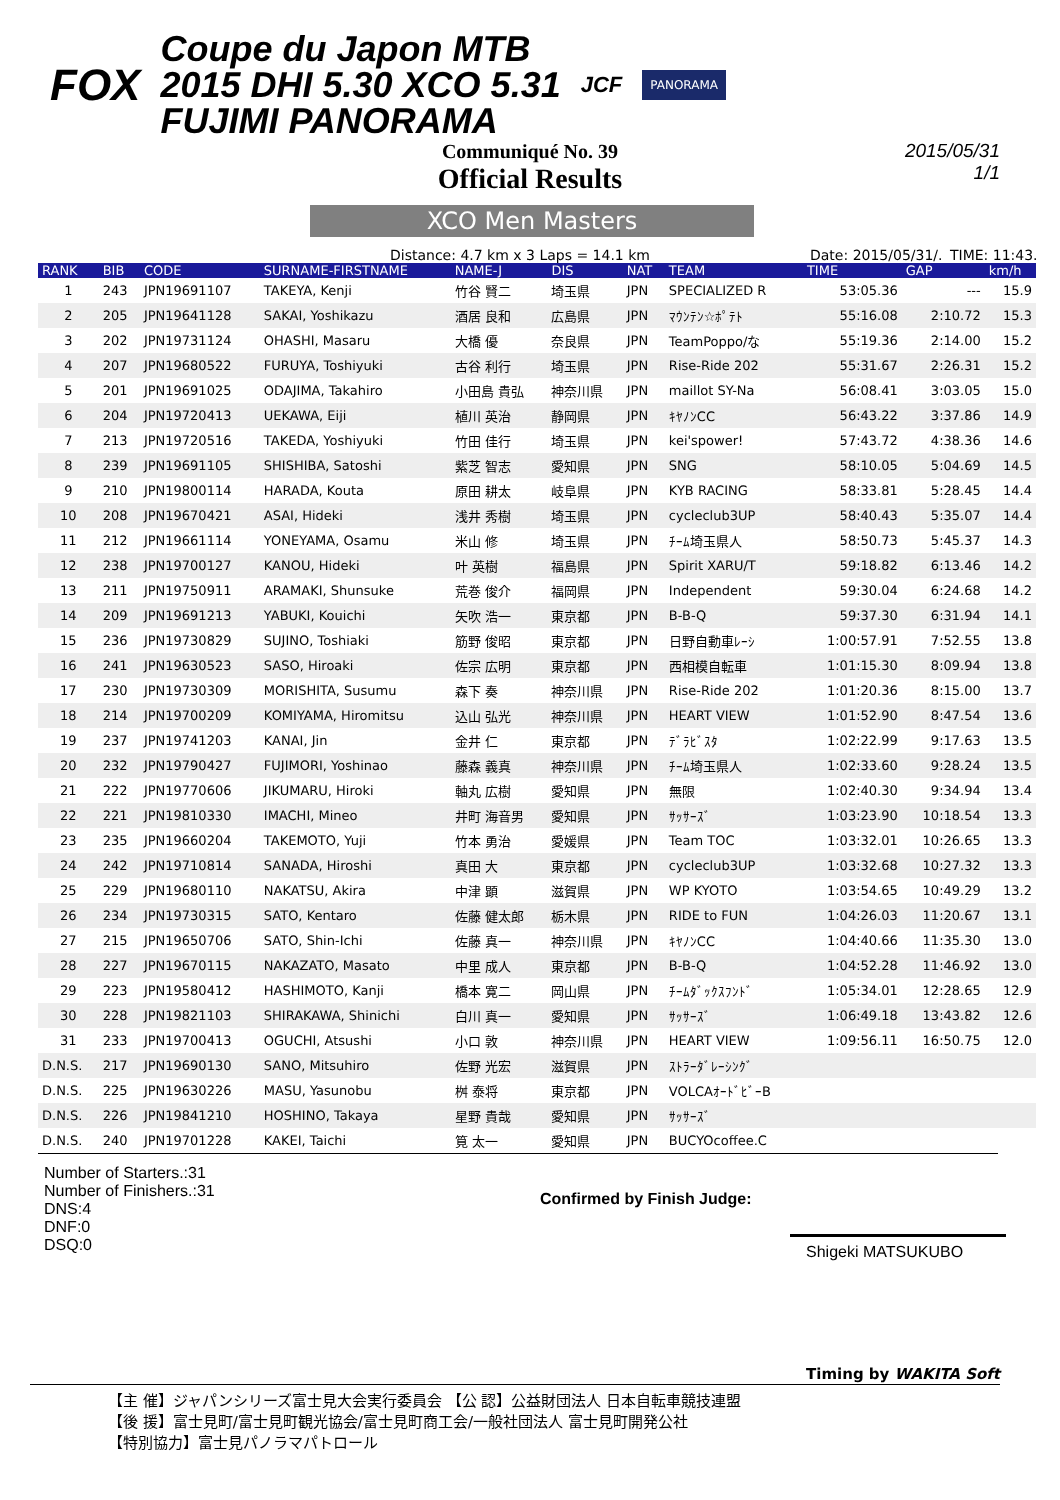FOX
Coupe du Japon MTB
2015 DHI 5.30 XCO 5.31
FUJIMI PANORAMA
JCF
PANORAMA
Communiqué No. 39
Official Results
2015/05/31
1/1
XCO Men Masters
Distance: 4.7 km x 3 Laps = 14.1 km Date: 2015/05/31/. TIME: 11:43.
| RANK | BIB | CODE | SURNAME-FIRSTNAME | NAME-J | DIS | NAT | TEAM | TIME | GAP | km/h |
| --- | --- | --- | --- | --- | --- | --- | --- | --- | --- | --- |
| 1 | 243 | JPN19691107 | TAKEYA, Kenji | 竹谷 賢二 | 埼玉県 | JPN | SPECIALIZED R | 53:05.36 | --- | 15.9 |
| 2 | 205 | JPN19641128 | SAKAI, Yoshikazu | 酒居 良和 | 広島県 | JPN | ﾏｳﾝﾃﾝ☆ﾎﾟﾃﾄ | 55:16.08 | 2:10.72 | 15.3 |
| 3 | 202 | JPN19731124 | OHASHI, Masaru | 大橋 優 | 奈良県 | JPN | TeamPoppo/な | 55:19.36 | 2:14.00 | 15.2 |
| 4 | 207 | JPN19680522 | FURUYA, Toshiyuki | 古谷 利行 | 埼玉県 | JPN | Rise-Ride 202 | 55:31.67 | 2:26.31 | 15.2 |
| 5 | 201 | JPN19691025 | ODAJIMA, Takahiro | 小田島 貴弘 | 神奈川県 | JPN | maillot SY-Na | 56:08.41 | 3:03.05 | 15.0 |
| 6 | 204 | JPN19720413 | UEKAWA, Eiji | 植川 英治 | 静岡県 | JPN | ｷﾔﾉﾝCC | 56:43.22 | 3:37.86 | 14.9 |
| 7 | 213 | JPN19720516 | TAKEDA, Yoshiyuki | 竹田 佳行 | 埼玉県 | JPN | kei'spower! | 57:43.72 | 4:38.36 | 14.6 |
| 8 | 239 | JPN19691105 | SHISHIBA, Satoshi | 紫芝 智志 | 愛知県 | JPN | SNG | 58:10.05 | 5:04.69 | 14.5 |
| 9 | 210 | JPN19800114 | HARADA, Kouta | 原田 耕太 | 岐阜県 | JPN | KYB RACING | 58:33.81 | 5:28.45 | 14.4 |
| 10 | 208 | JPN19670421 | ASAI, Hideki | 浅井 秀樹 | 埼玉県 | JPN | cycleclub3UP | 58:40.43 | 5:35.07 | 14.4 |
| 11 | 212 | JPN19661114 | YONEYAMA, Osamu | 米山 修 | 埼玉県 | JPN | ﾁｰﾑ埼玉県人 | 58:50.73 | 5:45.37 | 14.3 |
| 12 | 238 | JPN19700127 | KANOU, Hideki | 叶 英樹 | 福島県 | JPN | Spirit XARU/T | 59:18.82 | 6:13.46 | 14.2 |
| 13 | 211 | JPN19750911 | ARAMAKI, Shunsuke | 荒巻 俊介 | 福岡県 | JPN | Independent | 59:30.04 | 6:24.68 | 14.2 |
| 14 | 209 | JPN19691213 | YABUKI, Kouichi | 矢吹 浩一 | 東京都 | JPN | B-B-Q | 59:37.30 | 6:31.94 | 14.1 |
| 15 | 236 | JPN19730829 | SUJINO, Toshiaki | 筋野 俊昭 | 東京都 | JPN | 日野自動車ﾚｰｼ | 1:00:57.91 | 7:52.55 | 13.8 |
| 16 | 241 | JPN19630523 | SASO, Hiroaki | 佐宗 広明 | 東京都 | JPN | 西相模自転車 | 1:01:15.30 | 8:09.94 | 13.8 |
| 17 | 230 | JPN19730309 | MORISHITA, Susumu | 森下 奏 | 神奈川県 | JPN | Rise-Ride 202 | 1:01:20.36 | 8:15.00 | 13.7 |
| 18 | 214 | JPN19700209 | KOMIYAMA, Hiromitsu | 込山 弘光 | 神奈川県 | JPN | HEART VIEW | 1:01:52.90 | 8:47.54 | 13.6 |
| 19 | 237 | JPN19741203 | KANAI, Jin | 金井 仁 | 東京都 | JPN | ﾃﾞﾗﾋﾞｽﾀ | 1:02:22.99 | 9:17.63 | 13.5 |
| 20 | 232 | JPN19790427 | FUJIMORI, Yoshinao | 藤森 義真 | 神奈川県 | JPN | ﾁｰﾑ埼玉県人 | 1:02:33.60 | 9:28.24 | 13.5 |
| 21 | 222 | JPN19770606 | JIKUMARU, Hiroki | 軸丸 広樹 | 愛知県 | JPN | 無限 | 1:02:40.30 | 9:34.94 | 13.4 |
| 22 | 221 | JPN19810330 | IMACHI, Mineo | 井町 海音男 | 愛知県 | JPN | ｻｯｻｰｽﾞ | 1:03:23.90 | 10:18.54 | 13.3 |
| 23 | 235 | JPN19660204 | TAKEMOTO, Yuji | 竹本 勇治 | 愛媛県 | JPN | Team TOC | 1:03:32.01 | 10:26.65 | 13.3 |
| 24 | 242 | JPN19710814 | SANADA, Hiroshi | 真田 大 | 東京都 | JPN | cycleclub3UP | 1:03:32.68 | 10:27.32 | 13.3 |
| 25 | 229 | JPN19680110 | NAKATSU, Akira | 中津 顕 | 滋賀県 | JPN | WP KYOTO | 1:03:54.65 | 10:49.29 | 13.2 |
| 26 | 234 | JPN19730315 | SATO, Kentaro | 佐藤 健太郎 | 栃木県 | JPN | RIDE to FUN | 1:04:26.03 | 11:20.67 | 13.1 |
| 27 | 215 | JPN19650706 | SATO, Shin-Ichi | 佐藤 真一 | 神奈川県 | JPN | ｷﾔﾉﾝCC | 1:04:40.66 | 11:35.30 | 13.0 |
| 28 | 227 | JPN19670115 | NAKAZATO, Masato | 中里 成人 | 東京都 | JPN | B-B-Q | 1:04:52.28 | 11:46.92 | 13.0 |
| 29 | 223 | JPN19580412 | HASHIMOTO, Kanji | 橋本 寛二 | 岡山県 | JPN | ﾁｰﾑﾀﾞｯｸｽﾌﾝﾄﾞ | 1:05:34.01 | 12:28.65 | 12.9 |
| 30 | 228 | JPN19821103 | SHIRAKAWA, Shinichi | 白川 真一 | 愛知県 | JPN | ｻｯｻｰｽﾞ | 1:06:49.18 | 13:43.82 | 12.6 |
| 31 | 233 | JPN19700413 | OGUCHI, Atsushi | 小口 敦 | 神奈川県 | JPN | HEART VIEW | 1:09:56.11 | 16:50.75 | 12.0 |
| D.N.S. | 217 | JPN19690130 | SANO, Mitsuhiro | 佐野 光宏 | 滋賀県 | JPN | ｽﾄﾗｰﾀﾞﾚｰｼﾝｸﾞ | | | |
| D.N.S. | 225 | JPN19630226 | MASU, Yasunobu | 桝 泰将 | 東京都 | JPN | VOLCAｵｰﾄﾞﾋﾞｰB | | | |
| D.N.S. | 226 | JPN19841210 | HOSHINO, Takaya | 星野 貴哉 | 愛知県 | JPN | ｻｯｻｰｽﾞ | | | |
| D.N.S. | 240 | JPN19701228 | KAKEI, Taichi | 筧 太一 | 愛知県 | JPN | BUCYOcoffee.C | | | |
Number of Starters.:31
Number of Finishers.:31
DNS:4
DNF:0
DSQ:0
Confirmed by Finish Judge:
Shigeki MATSUKUBO
Timing by WAKITA Soft
【主 催】ジャパンシリーズ富士見大会実行委員会 【公 認】公益財団法人 日本自転車競技連盟
【後 援】富士見町/富士見町観光協会/富士見町商工会/一般社団法人 富士見町開発公社
【特別協力】富士見パノラマパトロール